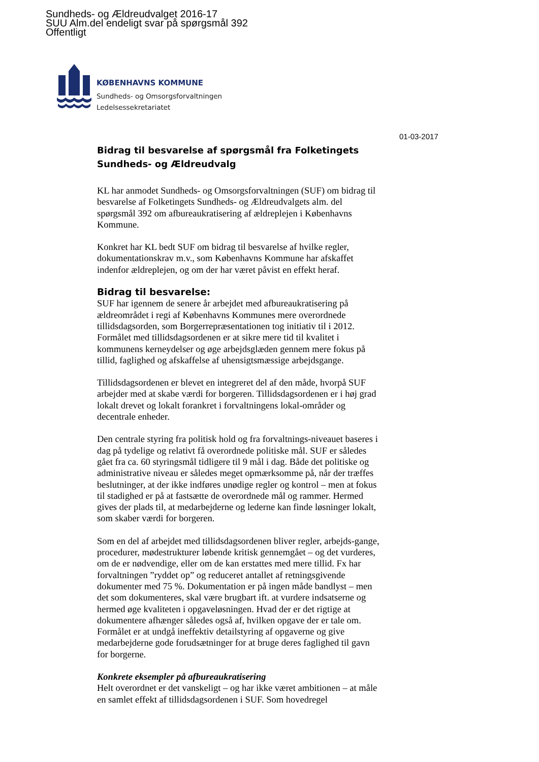Sundheds- og Ældreudvalget 2016-17
SUU Alm.del endeligt svar på spørgsmål 392
Offentligt
KØBENHAVNS KOMMUNE
Sundheds- og Omsorgsforvaltningen
Ledelsessekretariatet
01-03-2017
Bidrag til besvarelse af spørgsmål fra Folketingets Sundheds- og Ældreudvalg
KL har anmodet Sundheds- og Omsorgsforvaltningen (SUF) om bidrag til besvarelse af Folketingets Sundheds- og Ældreudvalgets alm. del spørgsmål 392 om afbureaukratisering af ældreplejen i Københavns Kommune.
Konkret har KL bedt SUF om bidrag til besvarelse af hvilke regler, dokumentationskrav m.v., som Københavns Kommune har afskaffet indenfor ældreplejen, og om der har været påvist en effekt heraf.
Bidrag til besvarelse:
SUF har igennem de senere år arbejdet med afbureaukratisering på ældreområdet i regi af Københavns Kommunes mere overordnede tillidsdagsorden, som Borgerrepræsentationen tog initiativ til i 2012. Formålet med tillidsdagsordenen er at sikre mere tid til kvalitet i kommunens kerneydelser og øge arbejdsglæden gennem mere fokus på tillid, faglighed og afskaffelse af uhensigtsmæssige arbejdsgange.
Tillidsdagsordenen er blevet en integreret del af den måde, hvorpå SUF arbejder med at skabe værdi for borgeren. Tillidsdagsordenen er i høj grad lokalt drevet og lokalt forankret i forvaltningens lokal-områder og decentrale enheder.
Den centrale styring fra politisk hold og fra forvaltnings-niveauet baseres i dag på tydelige og relativt få overordnede politiske mål. SUF er således gået fra ca. 60 styringsmål tidligere til 9 mål i dag. Både det politiske og administrative niveau er således meget opmærksomme på, når der træffes beslutninger, at der ikke indføres unødige regler og kontrol – men at fokus til stadighed er på at fastsætte de overordnede mål og rammer. Hermed gives der plads til, at medarbejderne og lederne kan finde løsninger lokalt, som skaber værdi for borgeren.
Som en del af arbejdet med tillidsdagsordenen bliver regler, arbejds-gange, procedurer, mødestrukturer løbende kritisk gennemgået – og det vurderes, om de er nødvendige, eller om de kan erstattes med mere tillid. Fx har forvaltningen ”ryddet op” og reduceret antallet af retningsgivende dokumenter med 75 %. Dokumentation er på ingen måde bandlyst – men det som dokumenteres, skal være brugbart ift. at vurdere indsatserne og hermed øge kvaliteten i opgaveløsningen. Hvad der er det rigtige at dokumentere afhænger således også af, hvilken opgave der er tale om. Formålet er at undgå ineffektiv detailstyring af opgaverne og give medarbejderne gode forudsætninger for at bruge deres faglighed til gavn for borgerne.
Konkrete eksempler på afbureaukratisering
Helt overordnet er det vanskeligt – og har ikke været ambitionen – at måle en samlet effekt af tillidsdagsordenen i SUF. Som hovedregel